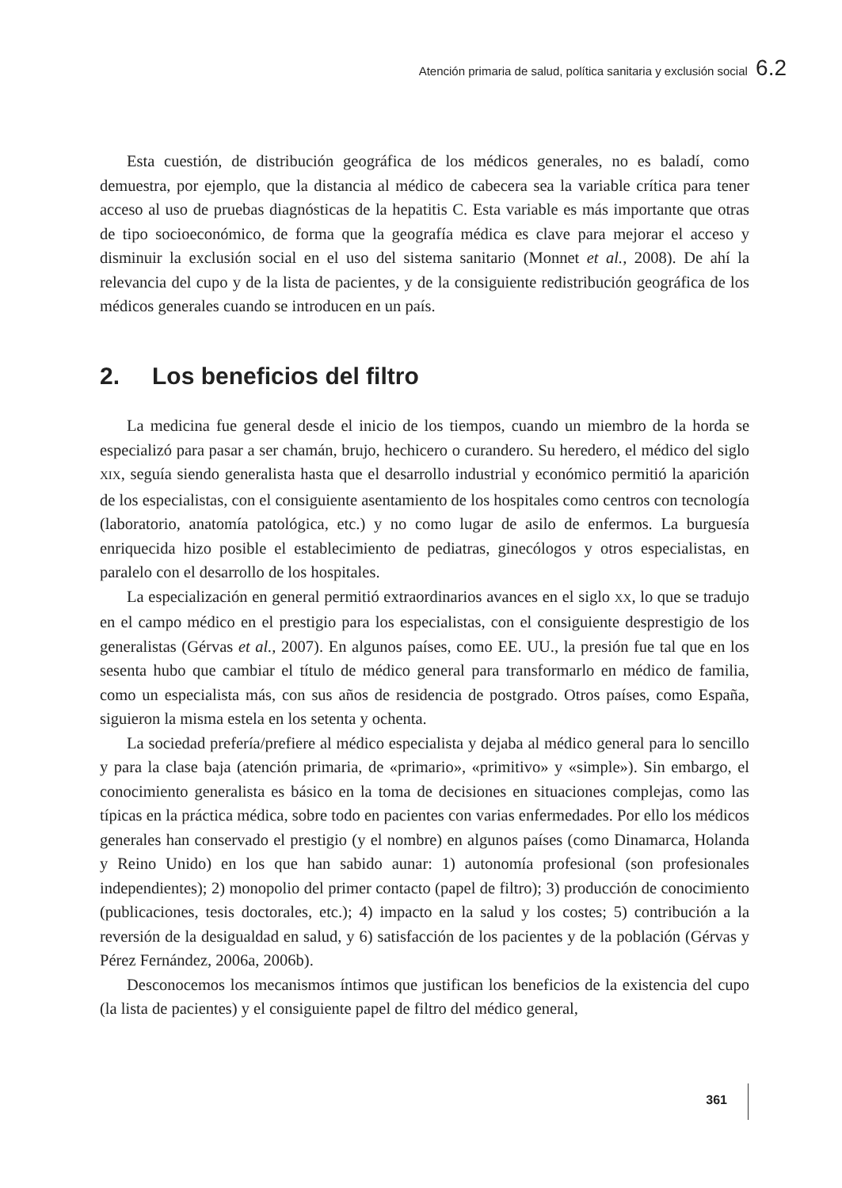Atención primaria de salud, política sanitaria y exclusión social 6.2
Esta cuestión, de distribución geográfica de los médicos generales, no es baladí, como demuestra, por ejemplo, que la distancia al médico de cabecera sea la variable crítica para tener acceso al uso de pruebas diagnósticas de la hepatitis C. Esta variable es más importante que otras de tipo socioeconómico, de forma que la geografía médica es clave para mejorar el acceso y disminuir la exclusión social en el uso del sistema sanitario (Monnet et al., 2008). De ahí la relevancia del cupo y de la lista de pacientes, y de la consiguiente redistribución geográfica de los médicos generales cuando se introducen en un país.
2. Los beneficios del filtro
La medicina fue general desde el inicio de los tiempos, cuando un miembro de la horda se especializó para pasar a ser chamán, brujo, hechicero o curandero. Su heredero, el médico del siglo XIX, seguía siendo generalista hasta que el desarrollo industrial y económico permitió la aparición de los especialistas, con el consiguiente asentamiento de los hospitales como centros con tecnología (laboratorio, anatomía patológica, etc.) y no como lugar de asilo de enfermos. La burguesía enriquecida hizo posible el establecimiento de pediatras, ginecólogos y otros especialistas, en paralelo con el desarrollo de los hospitales.
La especialización en general permitió extraordinarios avances en el siglo XX, lo que se tradujo en el campo médico en el prestigio para los especialistas, con el consiguiente desprestigio de los generalistas (Gérvas et al., 2007). En algunos países, como EE. UU., la presión fue tal que en los sesenta hubo que cambiar el título de médico general para transformarlo en médico de familia, como un especialista más, con sus años de residencia de postgrado. Otros países, como España, siguieron la misma estela en los setenta y ochenta.
La sociedad prefería/prefiere al médico especialista y dejaba al médico general para lo sencillo y para la clase baja (atención primaria, de «primario», «primitivo» y «simple»). Sin embargo, el conocimiento generalista es básico en la toma de decisiones en situaciones complejas, como las típicas en la práctica médica, sobre todo en pacientes con varias enfermedades. Por ello los médicos generales han conservado el prestigio (y el nombre) en algunos países (como Dinamarca, Holanda y Reino Unido) en los que han sabido aunar: 1) autonomía profesional (son profesionales independientes); 2) monopolio del primer contacto (papel de filtro); 3) producción de conocimiento (publicaciones, tesis doctorales, etc.); 4) impacto en la salud y los costes; 5) contribución a la reversión de la desigualdad en salud, y 6) satisfacción de los pacientes y de la población (Gérvas y Pérez Fernández, 2006a, 2006b).
Desconocemos los mecanismos íntimos que justifican los beneficios de la existencia del cupo (la lista de pacientes) y el consiguiente papel de filtro del médico general,
361